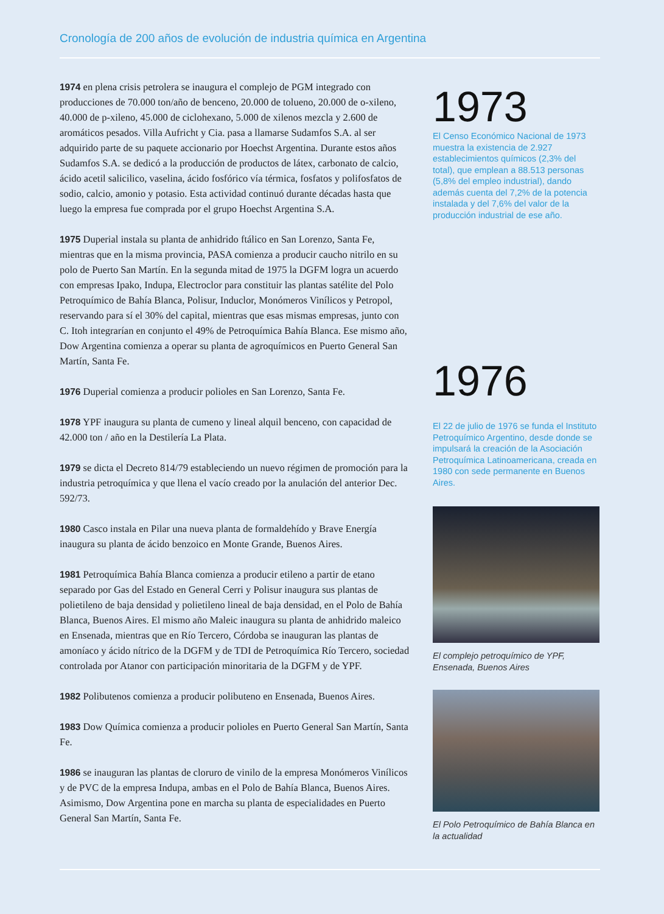Cronología de 200 años de evolución de industria química en Argentina
1974 en plena crisis petrolera se inaugura el complejo de PGM integrado con producciones de 70.000 ton/año de benceno, 20.000 de tolueno, 20.000 de o-xileno, 40.000 de p-xileno, 45.000 de ciclohexano, 5.000 de xilenos mezcla y 2.600 de aromáticos pesados. Villa Aufricht y Cia. pasa a llamarse Sudamfos S.A. al ser adquirido parte de su paquete accionario por Hoechst Argentina. Durante estos años Sudamfos S.A. se dedicó a la producción de productos de látex, carbonato de calcio, ácido acetil salicilico, vaselina, ácido fosfórico vía térmica, fosfatos y polifosfatos de sodio, calcio, amonio y potasio. Esta actividad continuó durante décadas hasta que luego la empresa fue comprada por el grupo Hoechst Argentina S.A.
1975 Duperial instala su planta de anhidrido ftálico en San Lorenzo, Santa Fe, mientras que en la misma provincia, PASA comienza a producir caucho nitrilo en su polo de Puerto San Martín. En la segunda mitad de 1975 la DGFM logra un acuerdo con empresas Ipako, Indupa, Electroclor para constituir las plantas satélite del Polo Petroquímico de Bahía Blanca, Polisur, Induclor, Monómeros Vinílicos y Petropol, reservando para sí el 30% del capital, mientras que esas mismas empresas, junto con C. Itoh integrarían en conjunto el 49% de Petroquímica Bahía Blanca. Ese mismo año, Dow Argentina comienza a operar su planta de agroquímicos en Puerto General San Martín, Santa Fe.
1976 Duperial comienza a producir polioles en San Lorenzo, Santa Fe.
1978 YPF inaugura su planta de cumeno y lineal alquil benceno, con capacidad de 42.000 ton / año en la Destilería La Plata.
1979 se dicta el Decreto 814/79 estableciendo un nuevo régimen de promoción para la industria petroquímica y que llena el vacío creado por la anulación del anterior Dec. 592/73.
1980 Casco instala en Pilar una nueva planta de formaldehído y Brave Energía inaugura su planta de ácido benzoico en Monte Grande, Buenos Aires.
1981 Petroquímica Bahía Blanca comienza a producir etileno a partir de etano separado por Gas del Estado en General Cerri y Polisur inaugura sus plantas de polietileno de baja densidad y polietileno lineal de baja densidad, en el Polo de Bahía Blanca, Buenos Aires. El mismo año Maleic inaugura su planta de anhidrido maleico en Ensenada, mientras que en Río Tercero, Córdoba se inauguran las plantas de amoníaco y ácido nítrico de la DGFM y de TDI de Petroquímica Río Tercero, sociedad controlada por Atanor con participación minoritaria de la DGFM y de YPF.
1982 Polibutenos comienza a producir polibuteno en Ensenada, Buenos Aires.
1983 Dow Química comienza a producir polioles en Puerto General San Martín, Santa Fe.
1986 se inauguran las plantas de cloruro de vinilo de la empresa Monómeros Vinílicos y de PVC de la empresa Indupa, ambas en el Polo de Bahía Blanca, Buenos Aires. Asimismo, Dow Argentina pone en marcha su planta de especialidades en Puerto General San Martín, Santa Fe.
1973
El Censo Económico Nacional de 1973 muestra la existencia de 2.927 establecimientos químicos (2,3% del total), que emplean a 88.513 personas (5,8% del empleo industrial), dando además cuenta del 7,2% de la potencia instalada y del 7,6% del valor de la producción industrial de ese año.
1976
El 22 de julio de 1976 se funda el Instituto Petroquímico Argentino, desde donde se impulsará la creación de la Asociación Petroquímica Latinoamericana, creada en 1980 con sede permanente en Buenos Aires.
El complejo petroquímico de YPF, Ensenada, Buenos Aires
El Polo Petroquímico de Bahía Blanca en la actualidad